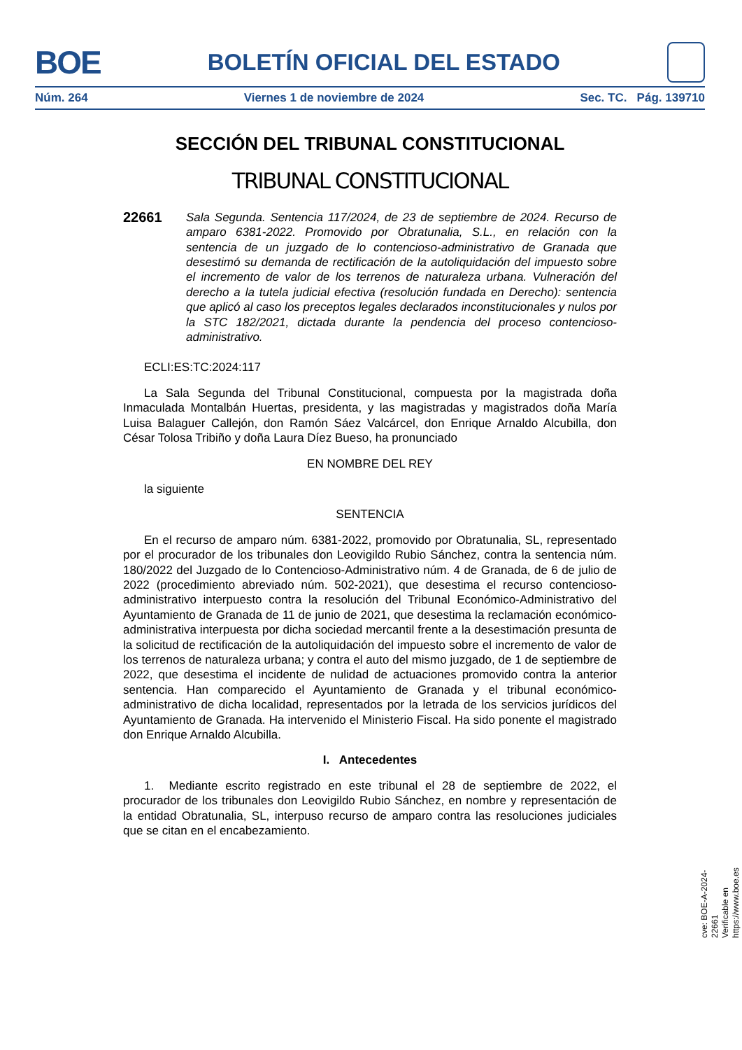BOE
BOLETÍN OFICIAL DEL ESTADO
Núm. 264 Viernes 1 de noviembre de 2024 Sec. TC. Pág. 139710
SECCIÓN DEL TRIBUNAL CONSTITUCIONAL
TRIBUNAL CONSTITUCIONAL
22661
Sala Segunda. Sentencia 117/2024, de 23 de septiembre de 2024. Recurso de amparo 6381-2022. Promovido por Obratunalia, S.L., en relación con la sentencia de un juzgado de lo contencioso-administrativo de Granada que desestimó su demanda de rectificación de la autoliquidación del impuesto sobre el incremento de valor de los terrenos de naturaleza urbana. Vulneración del derecho a la tutela judicial efectiva (resolución fundada en Derecho): sentencia que aplicó al caso los preceptos legales declarados inconstitucionales y nulos por la STC 182/2021, dictada durante la pendencia del proceso contencioso-administrativo.
ECLI:ES:TC:2024:117
La Sala Segunda del Tribunal Constitucional, compuesta por la magistrada doña Inmaculada Montalbán Huertas, presidenta, y las magistradas y magistrados doña María Luisa Balaguer Callejón, don Ramón Sáez Valcárcel, don Enrique Arnaldo Alcubilla, don César Tolosa Tribiño y doña Laura Díez Bueso, ha pronunciado
EN NOMBRE DEL REY
la siguiente
SENTENCIA
En el recurso de amparo núm. 6381-2022, promovido por Obratunalia, SL, representado por el procurador de los tribunales don Leovigildo Rubio Sánchez, contra la sentencia núm. 180/2022 del Juzgado de lo Contencioso-Administrativo núm. 4 de Granada, de 6 de julio de 2022 (procedimiento abreviado núm. 502-2021), que desestima el recurso contencioso-administrativo interpuesto contra la resolución del Tribunal Económico-Administrativo del Ayuntamiento de Granada de 11 de junio de 2021, que desestima la reclamación económico-administrativa interpuesta por dicha sociedad mercantil frente a la desestimación presunta de la solicitud de rectificación de la autoliquidación del impuesto sobre el incremento de valor de los terrenos de naturaleza urbana; y contra el auto del mismo juzgado, de 1 de septiembre de 2022, que desestima el incidente de nulidad de actuaciones promovido contra la anterior sentencia. Han comparecido el Ayuntamiento de Granada y el tribunal económico-administrativo de dicha localidad, representados por la letrada de los servicios jurídicos del Ayuntamiento de Granada. Ha intervenido el Ministerio Fiscal. Ha sido ponente el magistrado don Enrique Arnaldo Alcubilla.
I. Antecedentes
1. Mediante escrito registrado en este tribunal el 28 de septiembre de 2022, el procurador de los tribunales don Leovigildo Rubio Sánchez, en nombre y representación de la entidad Obratunalia, SL, interpuso recurso de amparo contra las resoluciones judiciales que se citan en el encabezamiento.
cve: BOE-A-2024-22661
Verificable en https://www.boe.es